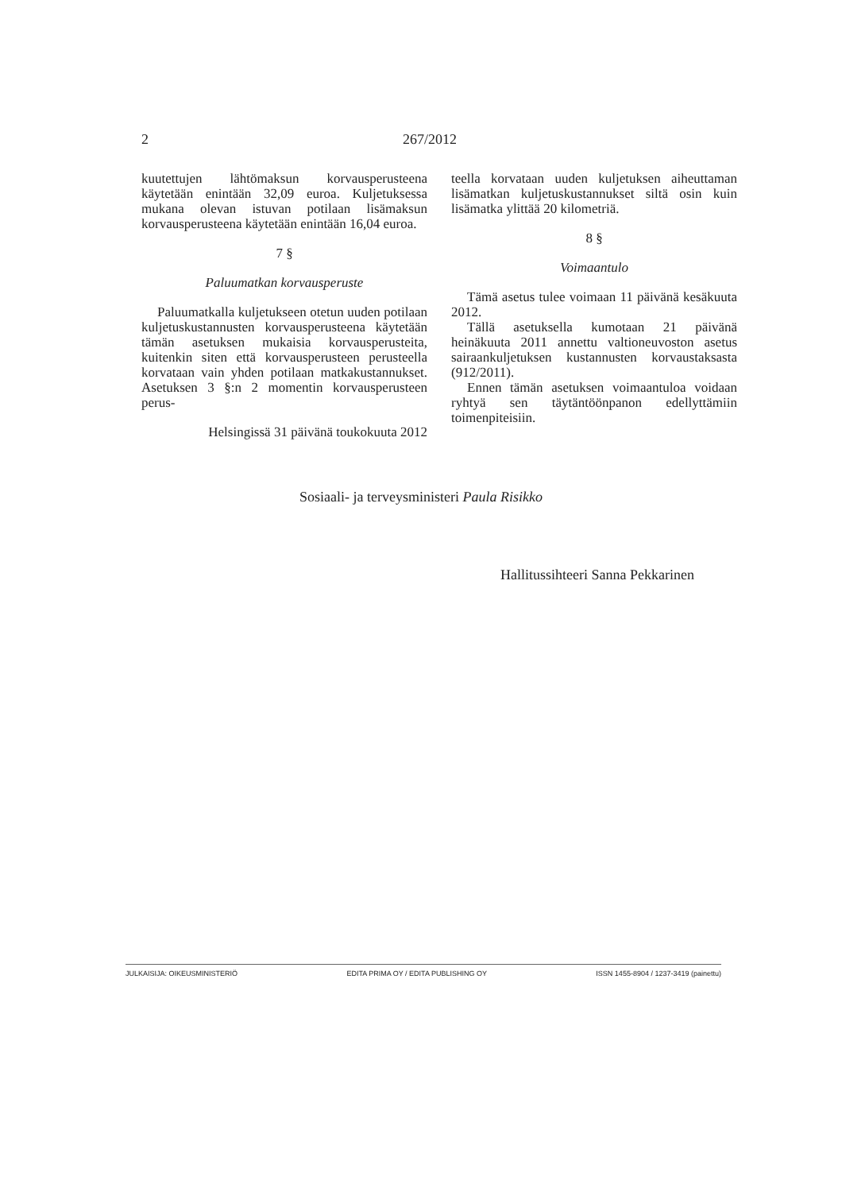2 267/2012
kuutettujen lähtömaksun korvausperusteena käytetään enintään 32,09 euroa. Kuljetuksessa mukana olevan istuvan potilaan lisämaksun korvausperusteena käytetään enintään 16,04 euroa.
7 §
Paluumatkan korvausperuste
Paluumatkalla kuljetukseen otetun uuden potilaan kuljetuskustannusten korvausperusteena käytetään tämän asetuksen mukaisia korvausperusteita, kuitenkin siten että korvausperusteen perusteella korvataan vain yhden potilaan matkakustannukset. Asetuksen 3 §:n 2 momentin korvausperusteen perus-
Helsingissä 31 päivänä toukokuuta 2012
teella korvataan uuden kuljetuksen aiheuttaman lisämatkan kuljetuskustannukset siltä osin kuin lisämatka ylittää 20 kilometriä.
8 §
Voimaantulo
Tämä asetus tulee voimaan 11 päivänä kesäkuuta 2012.
Tällä asetuksella kumotaan 21 päivänä heinäkuuta 2011 annettu valtioneuvoston asetus sairaankuljetuksen kustannusten korvaustaksasta (912/2011).
Ennen tämän asetuksen voimaantuloa voidaan ryhtyä sen täytäntöönpanon edellyttämiin toimenpiteisiin.
Sosiaali- ja terveysministeri Paula Risikko
Hallitussihteeri Sanna Pekkarinen
JULKAISIJA: OIKEUSMINISTERIÖ EDITA PRIMA OY / EDITA PUBLISHING OY ISSN 1455-8904 / 1237-3419 (painettu)